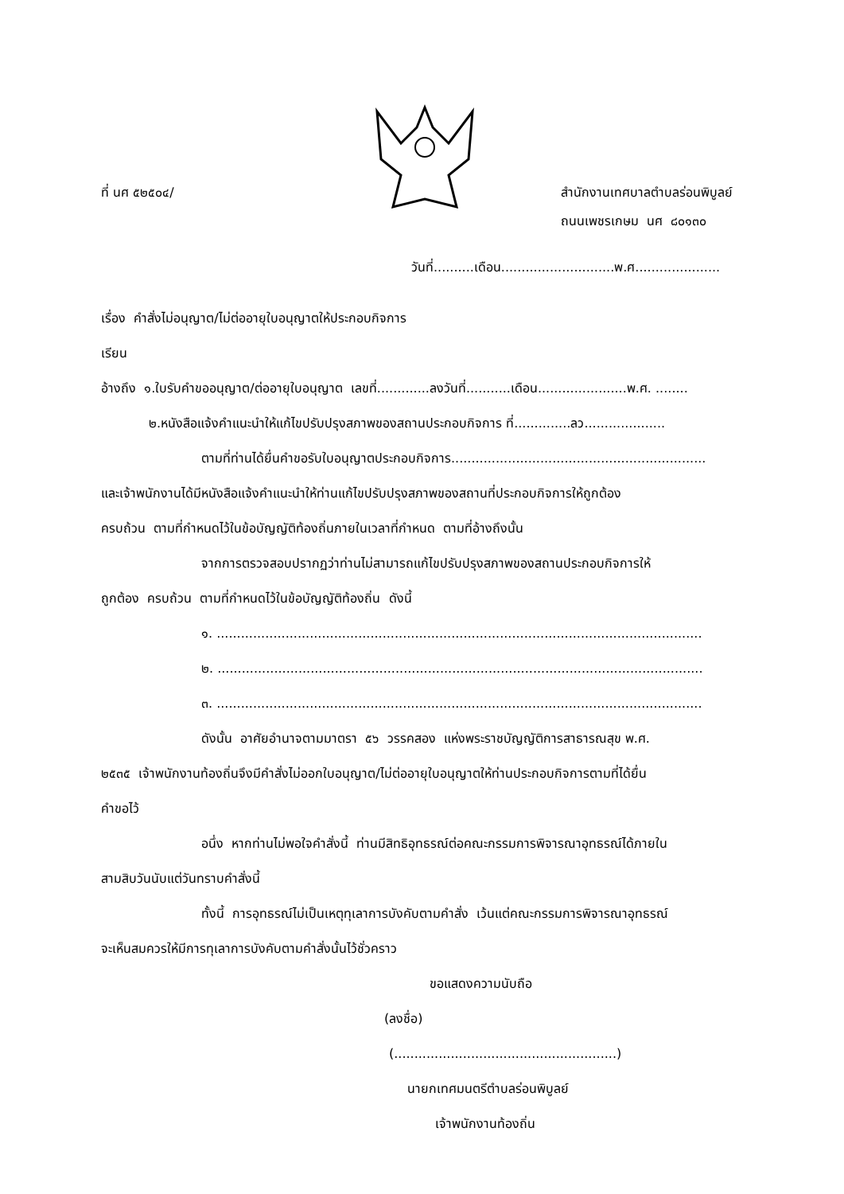ที่ นศ ๕๒๕๐๔/ สำนักงานเทศบาลตำบลร่อนพิบูลย์
ถนนเพชรเกษม นศ ๘๐๑๓๐
วันที่..........เดือน............................พ.ศ.....................
เรื่อง คำสั่งไม่อนุญาต/ไม่ต่ออายุใบอนุญาตให้ประกอบกิจการ
เรียน
อ้างถึง ๑.ใบรับคำขออนุญาต/ต่ออายุใบอนุญาต เลขที่.............ลงวันที่...........เดือน......................พ.ศ. ........
๒.หนังสือแจ้งคำแนะนำให้แก้ไขปรับปรุงสภาพของสถานประกอบกิจการ ที่..............ลว....................
ตามที่ท่านได้ยื่นคำขอรับใบอนุญาตประกอบกิจการ...............................................................
และเจ้าพนักงานได้มีหนังสือแจ้งคำแนะนำให้ท่านแก้ไขปรับปรุงสภาพของสถานที่ประกอบกิจการให้ถูกต้อง
ครบถ้วน ตามที่กำหนดไว้ในข้อบัญญัติท้องถิ่นภายในเวลาที่กำหนด ตามที่อ้างถึงนั้น
จากการตรวจสอบปรากฏว่าท่านไม่สามารถแก้ไขปรับปรุงสภาพของสถานประกอบกิจการให้
ถูกต้อง ครบถ้วน ตามที่กำหนดไว้ในข้อบัญญัติท้องถิ่น ดังนี้
๑. ........................................................................................................................
๒. ........................................................................................................................
๓. ........................................................................................................................
ดังนั้น อาศัยอำนาจตามมาตรา ๕๖ วรรคสอง แห่งพระราชบัญญัติการสาธารณสุข พ.ศ.
๒๕๓๕ เจ้าพนักงานท้องถิ่นจึงมีคำสั่งไม่ออกใบอนุญาต/ไม่ต่ออายุใบอนุญาตให้ท่านประกอบกิจการตามที่ได้ยื่น
คำขอไว้
อนึ่ง หากท่านไม่พอใจคำสั่งนี้ ท่านมีสิทธิอุทธรณ์ต่อคณะกรรมการพิจารณาอุทธรณ์ได้ภายใน
สามสิบวันนับแต่วันทราบคำสั่งนี้
ทั้งนี้ การอุทธรณ์ไม่เป็นเหตุทุเลาการบังคับตามคำสั่ง เว้นแต่คณะกรรมการพิจารณาอุทธรณ์
จะเห็นสมควรให้มีการทุเลาการบังคับตามคำสั่งนั้นไว้ชั่วคราว
ขอแสดงความนับถือ
(ลงชื่อ)
(.......................................................)
นายกเทศมนตรีตำบลร่อนพิบูลย์
เจ้าพนักงานท้องถิ่น